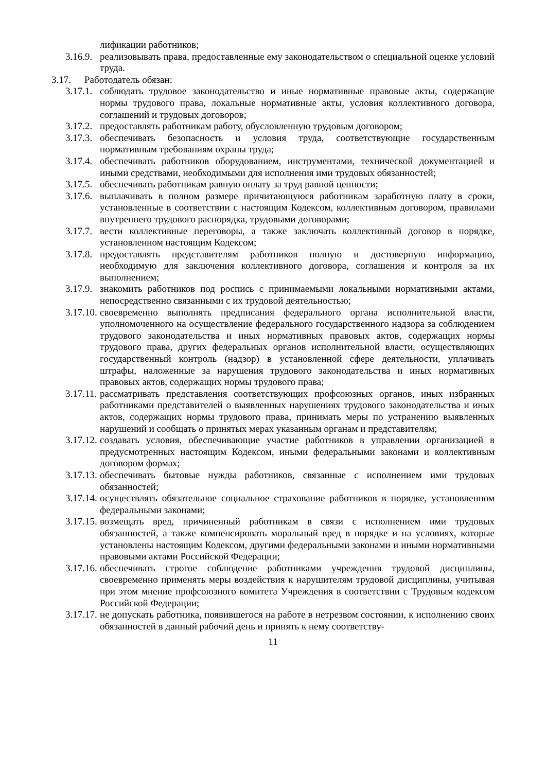лификации работников;
3.16.9. реализовывать права, предоставленные ему законодательством о специальной оценке условий труда.
3.17. Работодатель обязан:
3.17.1. соблюдать трудовое законодательство и иные нормативные правовые акты, содержащие нормы трудового права, локальные нормативные акты, условия коллективного договора, соглашений и трудовых договоров;
3.17.2. предоставлять работникам работу, обусловленную трудовым договором;
3.17.3. обеспечивать безопасность и условия труда, соответствующие государственным нормативным требованиям охраны труда;
3.17.4. обеспечивать работников оборудованием, инструментами, технической документацией и иными средствами, необходимыми для исполнения ими трудовых обязанностей;
3.17.5. обеспечивать работникам равную оплату за труд равной ценности;
3.17.6. выплачивать в полном размере причитающуюся работникам заработную плату в сроки, установленные в соответствии с настоящим Кодексом, коллективным договором, правилами внутреннего трудового распорядка, трудовыми договорами;
3.17.7. вести коллективные переговоры, а также заключать коллективный договор в порядке, установленном настоящим Кодексом;
3.17.8. предоставлять представителям работников полную и достоверную информацию, необходимую для заключения коллективного договора, соглашения и контроля за их выполнением;
3.17.9. знакомить работников под роспись с принимаемыми локальными нормативными актами, непосредственно связанными с их трудовой деятельностью;
3.17.10. своевременно выполнять предписания федерального органа исполнительной власти, уполномоченного на осуществление федерального государственного надзора за соблюдением трудового законодательства и иных нормативных правовых актов, содержащих нормы трудового права, других федеральных органов исполнительной власти, осуществляющих государственный контроль (надзор) в установленной сфере деятельности, уплачивать штрафы, наложенные за нарушения трудового законодательства и иных нормативных правовых актов, содержащих нормы трудового права;
3.17.11. рассматривать представления соответствующих профсоюзных органов, иных избранных работниками представителей о выявленных нарушениях трудового законодательства и иных актов, содержащих нормы трудового права, принимать меры по устранению выявленных нарушений и сообщать о принятых мерах указанным органам и представителям;
3.17.12. создавать условия, обеспечивающие участие работников в управлении организацией в предусмотренных настоящим Кодексом, иными федеральными законами и коллективным договором формах;
3.17.13. обеспечивать бытовые нужды работников, связанные с исполнением ими трудовых обязанностей;
3.17.14. осуществлять обязательное социальное страхование работников в порядке, установленном федеральными законами;
3.17.15. возмещать вред, причиненный работникам в связи с исполнением ими трудовых обязанностей, а также компенсировать моральный вред в порядке и на условиях, которые установлены настоящим Кодексом, другими федеральными законами и иными нормативными правовыми актами Российской Федерации;
3.17.16. обеспечивать строгое соблюдение работниками учреждения трудовой дисциплины, своевременно применять меры воздействия к нарушителям трудовой дисциплины, учитывая при этом мнение профсоюзного комитета Учреждения в соответствии с Трудовым кодексом Российской Федерации;
3.17.17. не допускать работника, появившегося на работе в нетрезвом состоянии, к исполнению своих обязанностей в данный рабочий день и принять к нему соответству-
11